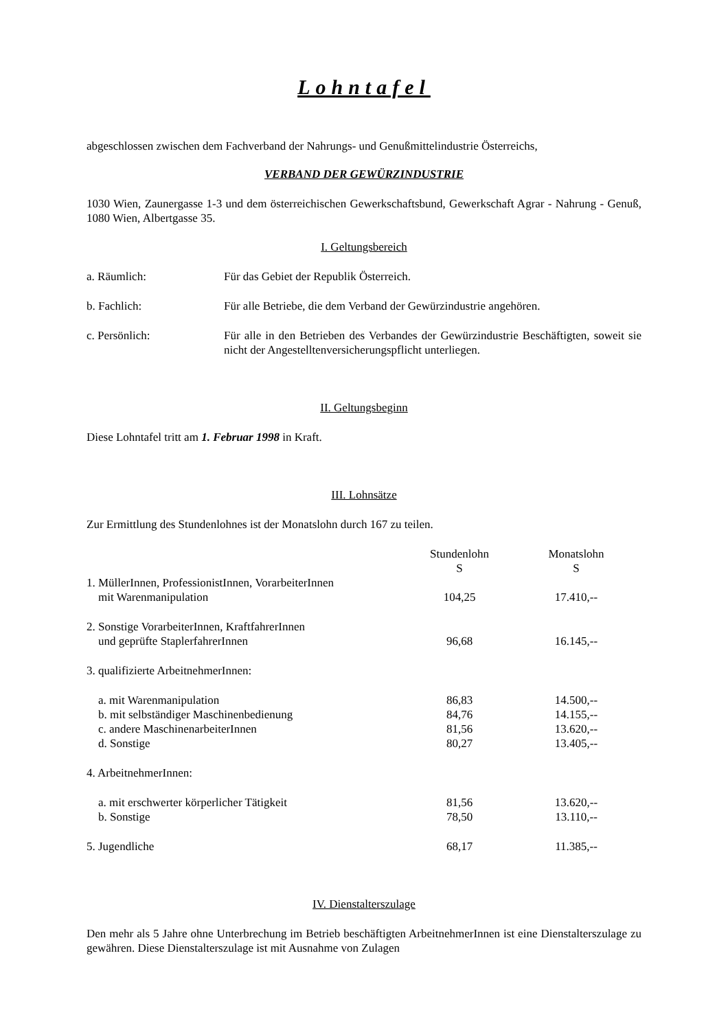Lohntafel
abgeschlossen zwischen dem Fachverband der Nahrungs- und Genußmittelindustrie Österreichs,
VERBAND DER GEWÜRZINDUSTRIE
1030 Wien, Zaunergasse 1-3 und dem österreichischen Gewerkschaftsbund, Gewerkschaft Agrar - Nahrung - Genuß, 1080 Wien, Albertgasse 35.
I. Geltungsbereich
| a. Räumlich: | Für das Gebiet der Republik Österreich. |
| b. Fachlich: | Für alle Betriebe, die dem Verband der Gewürzindustrie angehören. |
| c. Persönlich: | Für alle in den Betrieben des Verbandes der Gewürzindustrie Beschäftigten, soweit sie nicht der Angestelltenversicherungspflicht unterliegen. |
II. Geltungsbeginn
Diese Lohntafel tritt am 1. Februar 1998 in Kraft.
III. Lohnsätze
Zur Ermittlung des Stundenlohnes ist der Monatslohn durch 167 zu teilen.
| | Stundenlohn S | Monatslohn S |
| --- | --- | --- |
| 1. MüllerInnen, ProfessionistInnen, VorarbeiterInnen mit Warenmanipulation | 104,25 | 17.410,-- |
| 2. Sonstige VorarbeiterInnen, KraftfahrerInnen und geprüfte StaplerfahrerInnen | 96,68 | 16.145,-- |
| 3. qualifizierte ArbeitnehmerInnen: | | |
| a. mit Warenmanipulation | 86,83 | 14.500,-- |
| b. mit selbständiger Maschinenbedienung | 84,76 | 14.155,-- |
| c. andere MaschinenarbeiterInnen | 81,56 | 13.620,-- |
| d. Sonstige | 80,27 | 13.405,-- |
| 4. ArbeitnehmerInnen: | | |
| a. mit erschwerter körperlicher Tätigkeit | 81,56 | 13.620,-- |
| b. Sonstige | 78,50 | 13.110,-- |
| 5. Jugendliche | 68,17 | 11.385,-- |
IV. Dienstalterszulage
Den mehr als 5 Jahre ohne Unterbrechung im Betrieb beschäftigten ArbeitnehmerInnen ist eine Dienstalterszulage zu gewähren. Diese Dienstalterszulage ist mit Ausnahme von Zulagen